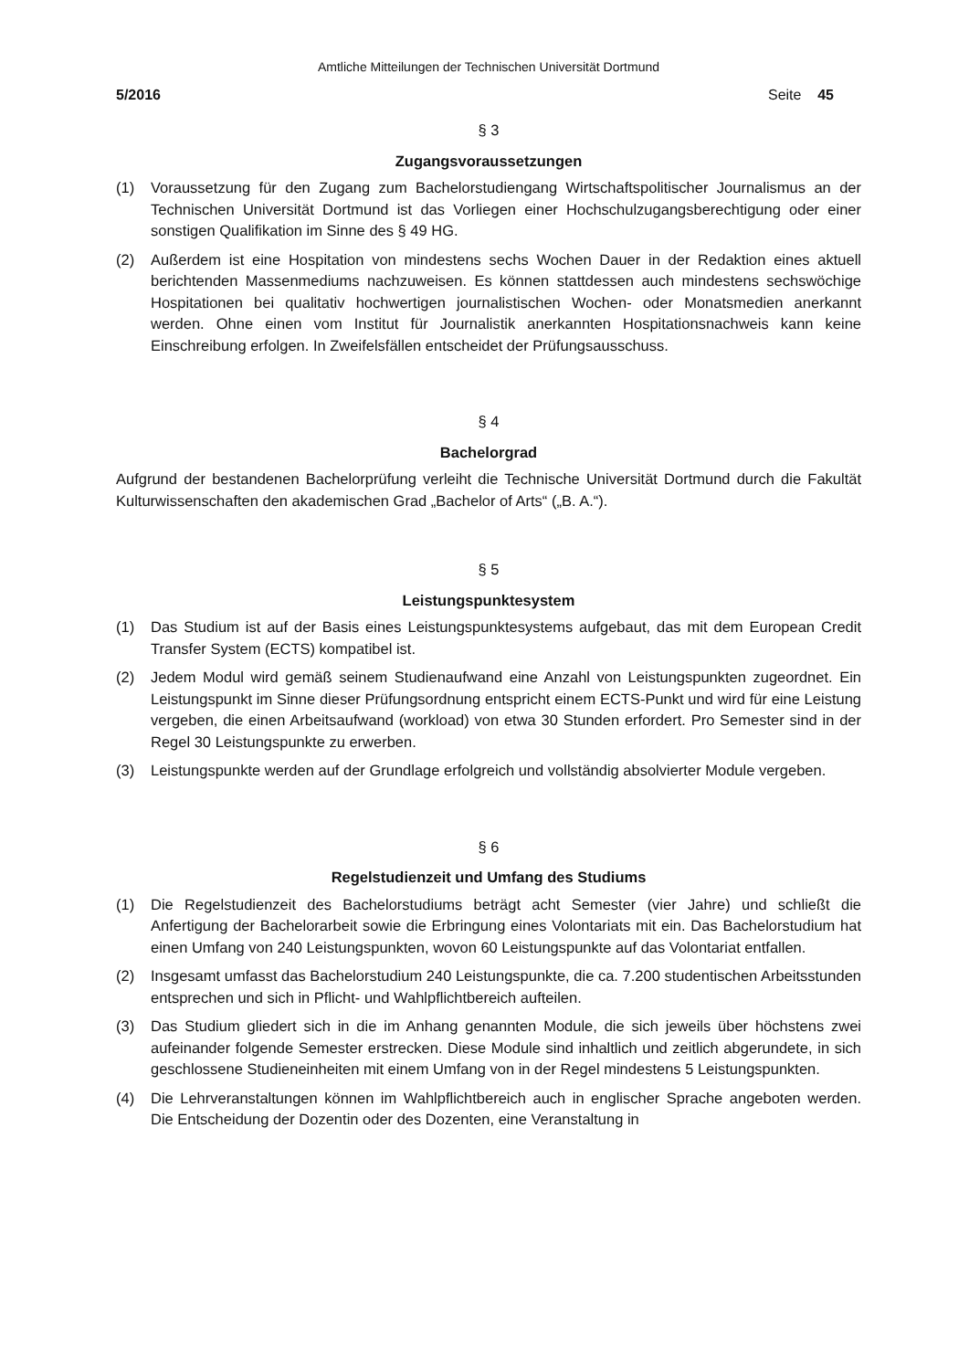Amtliche Mitteilungen der Technischen Universität Dortmund
5/2016 Seite 45
§ 3
Zugangsvoraussetzungen
(1) Voraussetzung für den Zugang zum Bachelorstudiengang Wirtschaftspolitischer Journalismus an der Technischen Universität Dortmund ist das Vorliegen einer Hochschulzugangsberechtigung oder einer sonstigen Qualifikation im Sinne des § 49 HG.
(2) Außerdem ist eine Hospitation von mindestens sechs Wochen Dauer in der Redaktion eines aktuell berichtenden Massenmediums nachzuweisen. Es können stattdessen auch mindestens sechswöchige Hospitationen bei qualitativ hochwertigen journalistischen Wochen- oder Monatsmedien anerkannt werden. Ohne einen vom Institut für Journalistik anerkannten Hospitationsnachweis kann keine Einschreibung erfolgen. In Zweifelsfällen entscheidet der Prüfungsausschuss.
§ 4
Bachelorgrad
Aufgrund der bestandenen Bachelorprüfung verleiht die Technische Universität Dortmund durch die Fakultät Kulturwissenschaften den akademischen Grad „Bachelor of Arts“ („B. A.“).
§ 5
Leistungspunktesystem
(1) Das Studium ist auf der Basis eines Leistungspunktesystems aufgebaut, das mit dem European Credit Transfer System (ECTS) kompatibel ist.
(2) Jedem Modul wird gemäß seinem Studienaufwand eine Anzahl von Leistungspunkten zugeordnet. Ein Leistungspunkt im Sinne dieser Prüfungsordnung entspricht einem ECTS-Punkt und wird für eine Leistung vergeben, die einen Arbeitsaufwand (workload) von etwa 30 Stunden erfordert. Pro Semester sind in der Regel 30 Leistungspunkte zu erwerben.
(3) Leistungspunkte werden auf der Grundlage erfolgreich und vollständig absolvierter Module vergeben.
§ 6
Regelstudienzeit und Umfang des Studiums
(1) Die Regelstudienzeit des Bachelorstudiums beträgt acht Semester (vier Jahre) und schließt die Anfertigung der Bachelorarbeit sowie die Erbringung eines Volontariats mit ein. Das Bachelorstudium hat einen Umfang von 240 Leistungspunkten, wovon 60 Leistungspunkte auf das Volontariat entfallen.
(2) Insgesamt umfasst das Bachelorstudium 240 Leistungspunkte, die ca. 7.200 studentischen Arbeitsstunden entsprechen und sich in Pflicht- und Wahlpflichtbereich aufteilen.
(3) Das Studium gliedert sich in die im Anhang genannten Module, die sich jeweils über höchstens zwei aufeinander folgende Semester erstrecken. Diese Module sind inhaltlich und zeitlich abgerundete, in sich geschlossene Studieneinheiten mit einem Umfang von in der Regel mindestens 5 Leistungspunkten.
(4) Die Lehrveranstaltungen können im Wahlpflichtbereich auch in englischer Sprache angeboten werden. Die Entscheidung der Dozentin oder des Dozenten, eine Veranstaltung in